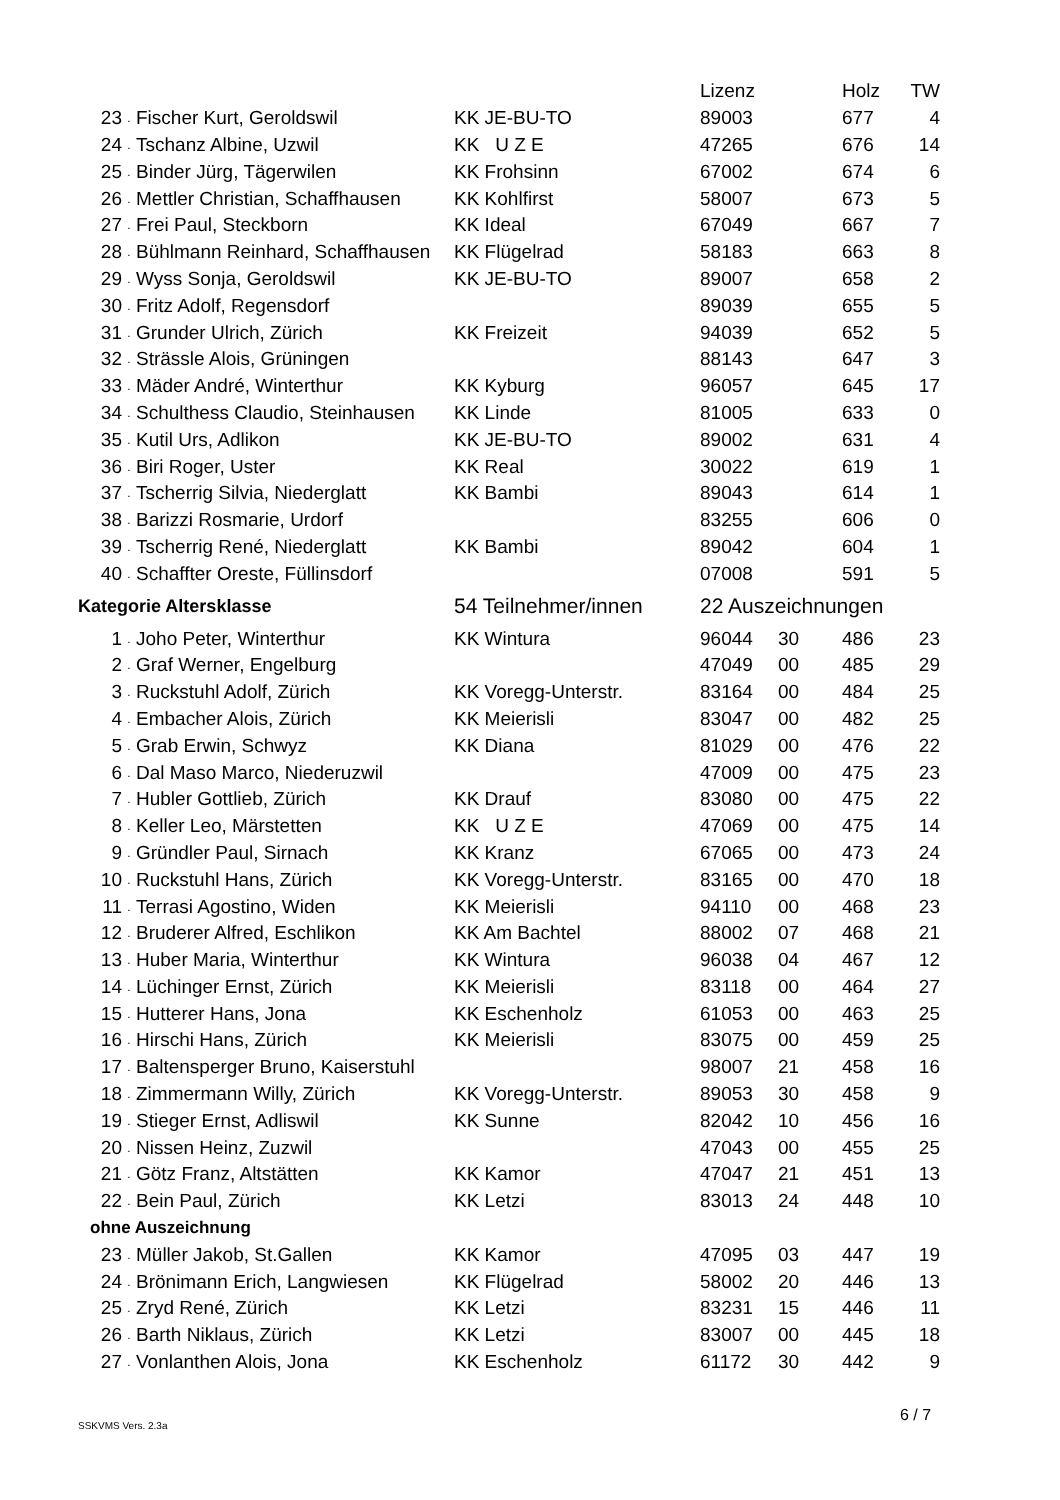| | | | | Lizenz | | Holz | TW |
| 23 | . | Fischer Kurt, Geroldswil | KK JE-BU-TO | 89003 | | 677 | 4 |
| 24 | . | Tschanz Albine, Uzwil | KK U Z E | 47265 | | 676 | 14 |
| 25 | . | Binder Jürg, Tägerwilen | KK Frohsinn | 67002 | | 674 | 6 |
| 26 | . | Mettler Christian, Schaffhausen | KK Kohlfirst | 58007 | | 673 | 5 |
| 27 | . | Frei Paul, Steckborn | KK Ideal | 67049 | | 667 | 7 |
| 28 | . | Bühlmann Reinhard, Schaffhausen | KK Flügelrad | 58183 | | 663 | 8 |
| 29 | . | Wyss Sonja, Geroldswil | KK JE-BU-TO | 89007 | | 658 | 2 |
| 30 | . | Fritz Adolf, Regensdorf | | 89039 | | 655 | 5 |
| 31 | . | Grunder Ulrich, Zürich | KK Freizeit | 94039 | | 652 | 5 |
| 32 | . | Strässle Alois, Grüningen | | 88143 | | 647 | 3 |
| 33 | . | Mäder André, Winterthur | KK Kyburg | 96057 | | 645 | 17 |
| 34 | . | Schulthess Claudio, Steinhausen | KK Linde | 81005 | | 633 | 0 |
| 35 | . | Kutil Urs, Adlikon | KK JE-BU-TO | 89002 | | 631 | 4 |
| 36 | . | Biri Roger, Uster | KK Real | 30022 | | 619 | 1 |
| 37 | . | Tscherrig Silvia, Niederglatt | KK Bambi | 89043 | | 614 | 1 |
| 38 | . | Barizzi Rosmarie, Urdorf | | 83255 | | 606 | 0 |
| 39 | . | Tscherrig René, Niederglatt | KK Bambi | 89042 | | 604 | 1 |
| 40 | . | Schaffter Oreste, Füllinsdorf | | 07008 | | 591 | 5 |
| Kategorie Altersklasse | | | 54 Teilnehmer/innen | 22 Auszeichnungen | | | |
| 1 | . | Joho Peter, Winterthur | KK Wintura | 96044 | 30 | 486 | 23 |
| 2 | . | Graf Werner, Engelburg | | 47049 | 00 | 485 | 29 |
| 3 | . | Ruckstuhl Adolf, Zürich | KK Voregg-Unterstr. | 83164 | 00 | 484 | 25 |
| 4 | . | Embacher Alois, Zürich | KK Meierisli | 83047 | 00 | 482 | 25 |
| 5 | . | Grab Erwin, Schwyz | KK Diana | 81029 | 00 | 476 | 22 |
| 6 | . | Dal Maso Marco, Niederuzwil | | 47009 | 00 | 475 | 23 |
| 7 | . | Hubler Gottlieb, Zürich | KK Drauf | 83080 | 00 | 475 | 22 |
| 8 | . | Keller Leo, Märstetten | KK U Z E | 47069 | 00 | 475 | 14 |
| 9 | . | Gründler Paul, Sirnach | KK Kranz | 67065 | 00 | 473 | 24 |
| 10 | . | Ruckstuhl Hans, Zürich | KK Voregg-Unterstr. | 83165 | 00 | 470 | 18 |
| 11 | . | Terrasi Agostino, Widen | KK Meierisli | 94110 | 00 | 468 | 23 |
| 12 | . | Bruderer Alfred, Eschlikon | KK Am Bachtel | 88002 | 07 | 468 | 21 |
| 13 | . | Huber Maria, Winterthur | KK Wintura | 96038 | 04 | 467 | 12 |
| 14 | . | Lüchinger Ernst, Zürich | KK Meierisli | 83118 | 00 | 464 | 27 |
| 15 | . | Hutterer Hans, Jona | KK Eschenholz | 61053 | 00 | 463 | 25 |
| 16 | . | Hirschi Hans, Zürich | KK Meierisli | 83075 | 00 | 459 | 25 |
| 17 | . | Baltensperger Bruno, Kaiserstuhl | | 98007 | 21 | 458 | 16 |
| 18 | . | Zimmermann Willy, Zürich | KK Voregg-Unterstr. | 89053 | 30 | 458 | 9 |
| 19 | . | Stieger Ernst, Adliswil | KK Sunne | 82042 | 10 | 456 | 16 |
| 20 | . | Nissen Heinz, Zuzwil | | 47043 | 00 | 455 | 25 |
| 21 | . | Götz Franz, Altstätten | KK Kamor | 47047 | 21 | 451 | 13 |
| 22 | . | Bein Paul, Zürich | KK Letzi | 83013 | 24 | 448 | 10 |
| ohne Auszeichnung | | | | | | | |
| 23 | . | Müller Jakob, St.Gallen | KK Kamor | 47095 | 03 | 447 | 19 |
| 24 | . | Brönimann Erich, Langwiesen | KK Flügelrad | 58002 | 20 | 446 | 13 |
| 25 | . | Zryd René, Zürich | KK Letzi | 83231 | 15 | 446 | 11 |
| 26 | . | Barth Niklaus, Zürich | KK Letzi | 83007 | 00 | 445 | 18 |
| 27 | . | Vonlanthen Alois, Jona | KK Eschenholz | 61172 | 30 | 442 | 9 |
SSKVMS Vers. 2.3a
6 / 7